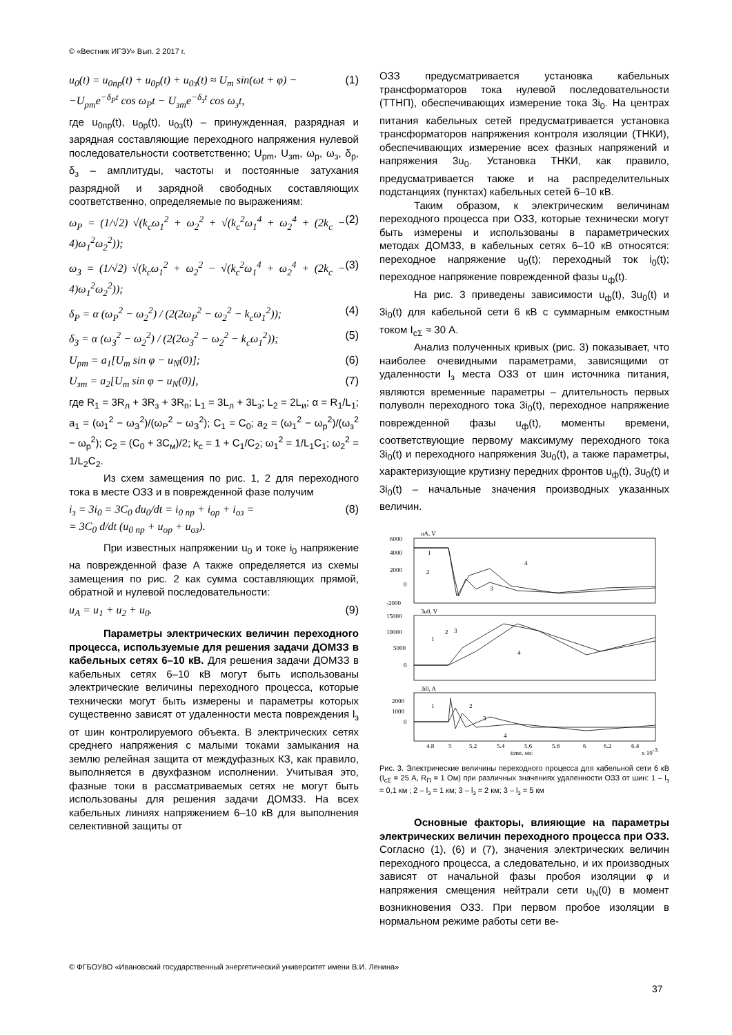© «Вестник ИГЭУ» Вып. 2 2017 г.
u<sub>0</sub>(t) = u<sub>0пр</sub>(t) + u<sub>0р</sub>(t) + u<sub>0з</sub>(t) ≈ U<sub>m</sub> sin(ωt + φ) −
−U<sub>pm</sub>e<sup>−δ<sub>P</sub>t</sup> cos ω<sub>P</sub>t − U<sub>зm</sub>e<sup>−δ<sub>з</sub>t</sup> cos ω<sub>з</sub>t,
(1)
где u<sub>0пр</sub>(t), u<sub>0р</sub>(t), u<sub>0з</sub>(t) – принужденная, разрядная и зарядная составляющие переходного напряжения нулевой последовательности соответственно; U<sub>рm</sub>, U<sub>зm</sub>, ω<sub>р</sub>, ω<sub>з</sub>, δ<sub>р</sub>, δ<sub>з</sub> – амплитуды, частоты и постоянные затухания разрядной и зарядной свободных составляющих соответственно, определяемые по выражениям:
ω<sub>P</sub> = (1/√2) √(k<sub>c</sub>ω<sub>1</sub><sup>2</sup> + ω<sub>2</sub><sup>2</sup> + √(k<sub>c</sub><sup>2</sup>ω<sub>1</sub><sup>4</sup> + ω<sub>2</sub><sup>4</sup> + (2k<sub>c</sub> − 4)ω<sub>1</sub><sup>2</sup>ω<sub>2</sub><sup>2</sup>));
(2)
ω<sub>З</sub> = (1/√2) √(k<sub>c</sub>ω<sub>1</sub><sup>2</sup> + ω<sub>2</sub><sup>2</sup> − √(k<sub>c</sub><sup>2</sup>ω<sub>1</sub><sup>4</sup> + ω<sub>2</sub><sup>4</sup> + (2k<sub>c</sub> − 4)ω<sub>1</sub><sup>2</sup>ω<sub>2</sub><sup>2</sup>));
(3)
δ<sub>P</sub> = α (ω<sub>P</sub><sup>2</sup> − ω<sub>2</sub><sup>2</sup>) / (2(2ω<sub>P</sub><sup>2</sup> − ω<sub>2</sub><sup>2</sup> − k<sub>c</sub>ω<sub>1</sub><sup>2</sup>));
(4)
δ<sub>З</sub> = α (ω<sub>З</sub><sup>2</sup> − ω<sub>2</sub><sup>2</sup>) / (2(2ω<sub>З</sub><sup>2</sup> − ω<sub>2</sub><sup>2</sup> − k<sub>c</sub>ω<sub>1</sub><sup>2</sup>));
(5)
U<sub>pm</sub> = a<sub>1</sub>[U<sub>m</sub> sin φ − u<sub>N</sub>(0)]; (6)
U<sub>зm</sub> = a<sub>2</sub>[U<sub>m</sub> sin φ − u<sub>N</sub>(0)], (7)
где R<sub>1</sub> = 3R<sub>л</sub> + 3R<sub>з</sub> + 3R<sub>п</sub>; L<sub>1</sub> = 3L<sub>л</sub> + 3L<sub>з</sub>; L<sub>2</sub> = 2L<sub>и</sub>; α = R<sub>1</sub>/L<sub>1</sub>; a<sub>1</sub> = (ω<sub>1</sub><sup>2</sup> − ω<sub>З</sub><sup>2</sup>)/(ω<sub>P</sub><sup>2</sup> − ω<sub>З</sub><sup>2</sup>); C<sub>1</sub> = C<sub>0</sub>; a<sub>2</sub> = (ω<sub>1</sub><sup>2</sup> − ω<sub>р</sub><sup>2</sup>)/(ω<sub>з</sub><sup>2</sup> − ω<sub>р</sub><sup>2</sup>); C<sub>2</sub> = (C<sub>0</sub> + 3C<sub>м</sub>)/2; k<sub>c</sub> = 1 + C<sub>1</sub>/C<sub>2</sub>; ω<sub>1</sub><sup>2</sup> = 1/L<sub>1</sub>C<sub>1</sub>; ω<sub>2</sub><sup>2</sup> = 1/L<sub>2</sub>C<sub>2</sub>.
Из схем замещения по рис. 1, 2 для переходного тока в месте ОЗЗ и в поврежденной фазе получим
i<sub>з</sub> = 3i<sub>0</sub> = 3C<sub>0</sub> du<sub>0</sub>/dt = i<sub>0 пр</sub> + i<sub>ор</sub> + i<sub>оз</sub> =
= 3C<sub>0</sub> d/dt (u<sub>0 пр</sub> + u<sub>ор</sub> + u<sub>оз</sub>).
(8)
При известных напряжении u<sub>0</sub> и токе i<sub>0</sub> напряжение на поврежденной фазе A также определяется из схемы замещения по рис. 2 как сумма составляющих прямой, обратной и нулевой последовательности:
u<sub>A</sub> = u<sub>1</sub> + u<sub>2</sub> + u<sub>0</sub>. (9)
Параметры электрических величин переходного процесса, используемые для решения задачи ДОМЗЗ в кабельных сетях 6–10 кВ. Для решения задачи ДОМЗЗ в кабельных сетях 6–10 кВ могут быть использованы электрические величины переходного процесса, которые технически могут быть измерены и параметры которых существенно зависят от удаленности места повреждения l<sub>з</sub> от шин контролируемого объекта. В электрических сетях среднего напряжения с малыми токами замыкания на землю релейная защита от междуфазных КЗ, как правило, выполняется в двухфазном исполнении. Учитывая это, фазные токи в рассматриваемых сетях не могут быть использованы для решения задачи ДОМЗЗ. На всех кабельных линиях напряжением 6–10 кВ для выполнения селективной защиты от
ОЗЗ предусматривается установка кабельных трансформаторов тока нулевой последовательности (ТТНП), обеспечивающих измерение тока 3i<sub>0</sub>. На центрах питания кабельных сетей предусматривается установка трансформаторов напряжения контроля изоляции (ТНКИ), обеспечивающих измерение всех фазных напряжений и напряжения 3u<sub>0</sub>. Установка ТНКИ, как правило, предусматривается также и на распределительных подстанциях (пунктах) кабельных сетей 6–10 кВ.
Таким образом, к электрическим величинам переходного процесса при ОЗЗ, которые технически могут быть измерены и использованы в параметрических методах ДОМЗЗ, в кабельных сетях 6–10 кВ относятся: переходное напряжение u<sub>0</sub>(t); переходный ток i<sub>0</sub>(t); переходное напряжение поврежденной фазы u<sub>ф</sub>(t).
На рис. 3 приведены зависимости u<sub>ф</sub>(t), 3u<sub>0</sub>(t) и 3i<sub>0</sub>(t) для кабельной сети 6 кВ с суммарным емкостным током I<sub>cΣ</sub> ≈ 30 А.
Анализ полученных кривых (рис. 3) показывает, что наиболее очевидными параметрами, зависящими от удаленности l<sub>з</sub> места ОЗЗ от шин источника питания, являются временные параметры – длительность первых полуволн переходного тока 3i<sub>0</sub>(t), переходное напряжение поврежденной фазы u<sub>ф</sub>(t), моменты времени, соответствующие первому максимуму переходного тока 3i<sub>0</sub>(t) и переходного напряжения 3u<sub>0</sub>(t), а также параметры, характеризующие крутизну передних фронтов u<sub>ф</sub>(t), 3u<sub>0</sub>(t) и 3i<sub>0</sub>(t) – начальные значения производных указанных величин.
uA, V
3u0, V
3i0, A
1
2
3
4
1
2
3
4
1
2
3
4
6000
4000
2000
0
-2000
15000
10000
5000
0
2000
1000
0
4.8
5
5.2
5.4
5.6
5.8
6
6.2
6.4
time, sec
x 10-3
Рис. 3. Электрические величины переходного процесса для кабельной сети 6 кВ (I<sub>cΣ</sub> = 25 А, R<sub>П</sub> = 1 Ом) при различных значениях удаленности ОЗЗ от шин: 1 – l<sub>з</sub> = 0,1 км ; 2 – l<sub>з</sub> = 1 км; 3 – l<sub>з</sub> = 2 км; 3 – l<sub>з</sub> = 5 км
Основные факторы, влияющие на параметры электрических величин переходного процесса при ОЗЗ. Согласно (1), (6) и (7), значения электрических величин переходного процесса, а следовательно, и их производных зависят от начальной фазы пробоя изоляции φ и напряжения смещения нейтрали сети u<sub>N</sub>(0) в момент возникновения ОЗЗ. При первом пробое изоляции в нормальном режиме работы сети ве-
© ФГБОУВО «Ивановский государственный энергетический университет имени В.И. Ленина»
37